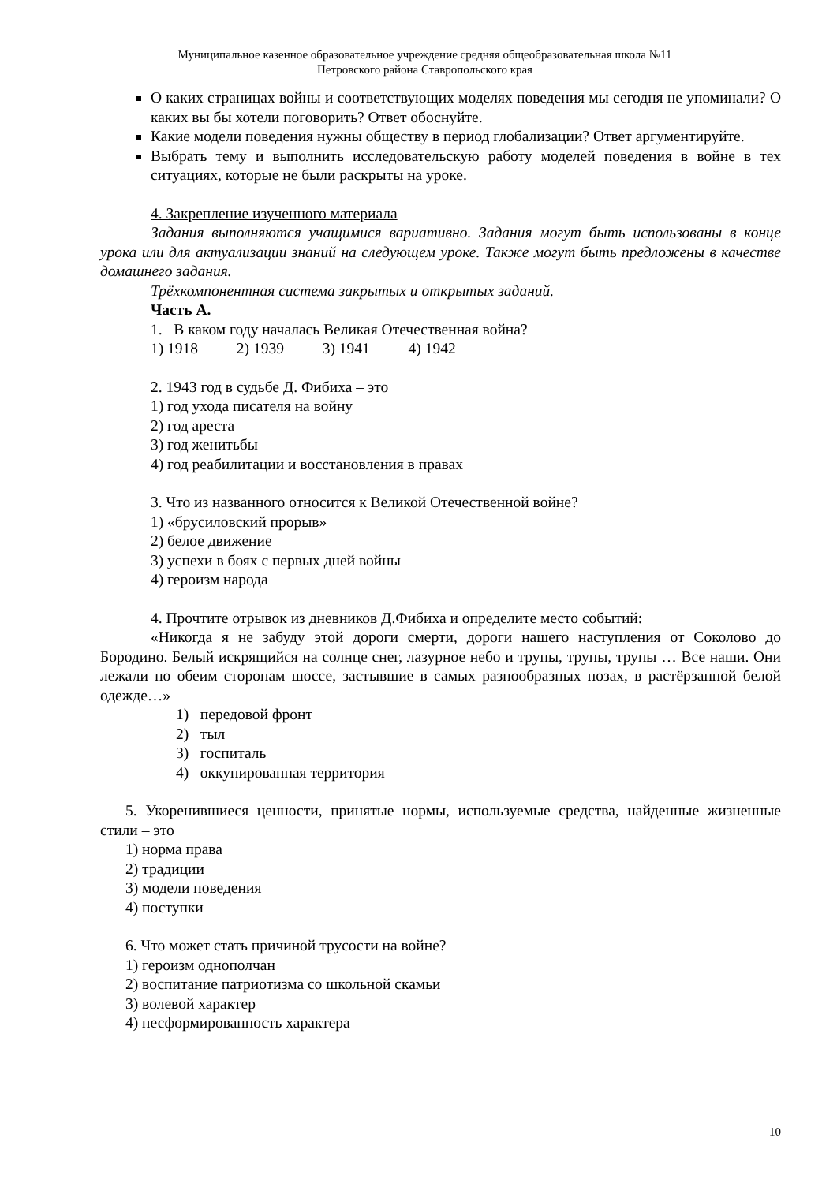Муниципальное казенное образовательное учреждение средняя общеобразовательная школа №11
Петровского района Ставропольского края
О каких страницах войны и соответствующих моделях поведения мы сегодня не упоминали? О каких вы бы хотели поговорить? Ответ обоснуйте.
Какие модели поведения нужны обществу в период глобализации? Ответ аргументируйте.
Выбрать тему и выполнить исследовательскую работу моделей поведения в войне в тех ситуациях, которые не были раскрыты на уроке.
4. Закрепление изученного материала
Задания выполняются учащимися вариативно. Задания могут быть использованы в конце урока или для актуализации знаний на следующем уроке. Также могут быть предложены в качестве домашнего задания.
Трёхкомпонентная система закрытых и открытых заданий.
Часть А.
1. В каком году началась Великая Отечественная война?
1) 1918 2) 1939 3) 1941 4) 1942
2. 1943 год в судьбе Д. Фибиха – это
1) год ухода писателя на войну
2) год ареста
3) год женитьбы
4) год реабилитации и восстановления в правах
3. Что из названного относится к Великой Отечественной войне?
1) «брусиловский прорыв»
2) белое движение
3) успехи в боях с первых дней войны
4) героизм народа
4. Прочтите отрывок из дневников Д.Фибиха и определите место событий:
«Никогда я не забуду этой дороги смерти, дороги нашего наступления от Соколово до Бородино. Белый искрящийся на солнце снег, лазурное небо и трупы, трупы, трупы … Все наши. Они лежали по обеим сторонам шоссе, застывшие в самых разнообразных позах, в растёрзанной белой одежде…»
1) передовой фронт
2) тыл
3) госпиталь
4) оккупированная территория
5. Укоренившиеся ценности, принятые нормы, используемые средства, найденные жизненные стили – это
1) норма права
2) традиции
3) модели поведения
4) поступки
6. Что может стать причиной трусости на войне?
1) героизм однополчан
2) воспитание патриотизма со школьной скамьи
3) волевой характер
4) несформированность характера
10